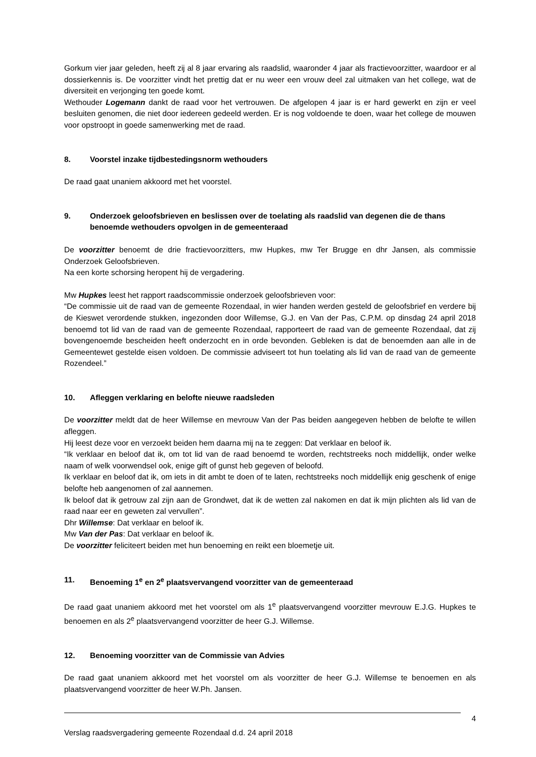Gorkum vier jaar geleden, heeft zij al 8 jaar ervaring als raadslid, waaronder 4 jaar als fractievoorzitter, waardoor er al dossierkennis is. De voorzitter vindt het prettig dat er nu weer een vrouw deel zal uitmaken van het college, wat de diversiteit en verjonging ten goede komt.
Wethouder Logemann dankt de raad voor het vertrouwen. De afgelopen 4 jaar is er hard gewerkt en zijn er veel besluiten genomen, die niet door iedereen gedeeld werden. Er is nog voldoende te doen, waar het college de mouwen voor opstroopt in goede samenwerking met de raad.
8. Voorstel inzake tijdbestedingsnorm wethouders
De raad gaat unaniem akkoord met het voorstel.
9. Onderzoek geloofsbrieven en beslissen over de toelating als raadslid van degenen die de thans benoemde wethouders opvolgen in de gemeenteraad
De voorzitter benoemt de drie fractievoorzitters, mw Hupkes, mw Ter Brugge en dhr Jansen, als commissie Onderzoek Geloofsbrieven.
Na een korte schorsing heropent hij de vergadering.
Mw Hupkes leest het rapport raadscommissie onderzoek geloofsbrieven voor:
“De commissie uit de raad van de gemeente Rozendaal, in wier handen werden gesteld de geloofsbrief en verdere bij de Kieswet verordende stukken, ingezonden door Willemse, G.J. en Van der Pas, C.P.M. op dinsdag 24 april 2018 benoemd tot lid van de raad van de gemeente Rozendaal, rapporteert de raad van de gemeente Rozendaal, dat zij bovengenoemde bescheiden heeft onderzocht en in orde bevonden. Gebleken is dat de benoemden aan alle in de Gemeentewet gestelde eisen voldoen. De commissie adviseert tot hun toelating als lid van de raad van de gemeente Rozendeel.”
10. Afleggen verklaring en belofte nieuwe raadsleden
De voorzitter meldt dat de heer Willemse en mevrouw Van der Pas beiden aangegeven hebben de belofte te willen afleggen.
Hij leest deze voor en verzoekt beiden hem daarna mij na te zeggen: Dat verklaar en beloof ik.
“Ik verklaar en beloof dat ik, om tot lid van de raad benoemd te worden, rechtstreeks noch middellijk, onder welke naam of welk voorwendsel ook, enige gift of gunst heb gegeven of beloofd.
Ik verklaar en beloof dat ik, om iets in dit ambt te doen of te laten, rechtstreeks noch middellijk enig geschenk of enige belofte heb aangenomen of zal aannemen.
Ik beloof dat ik getrouw zal zijn aan de Grondwet, dat ik de wetten zal nakomen en dat ik mijn plichten als lid van de raad naar eer en geweten zal vervullen”.
Dhr Willemse: Dat verklaar en beloof ik.
Mw Van der Pas: Dat verklaar en beloof ik.
De voorzitter feliciteert beiden met hun benoeming en reikt een bloemetje uit.
11. Benoeming 1<sup>e</sup> en 2<sup>e</sup> plaatsvervangend voorzitter van de gemeenteraad
De raad gaat unaniem akkoord met het voorstel om als 1<sup>e</sup> plaatsvervangend voorzitter mevrouw E.J.G. Hupkes te benoemen en als 2<sup>e</sup> plaatsvervangend voorzitter de heer G.J. Willemse.
12. Benoeming voorzitter van de Commissie van Advies
De raad gaat unaniem akkoord met het voorstel om als voorzitter de heer G.J. Willemse te benoemen en als plaatsvervangend voorzitter de heer W.Ph. Jansen.
4
Verslag raadsvergadering gemeente Rozendaal d.d. 24 april 2018